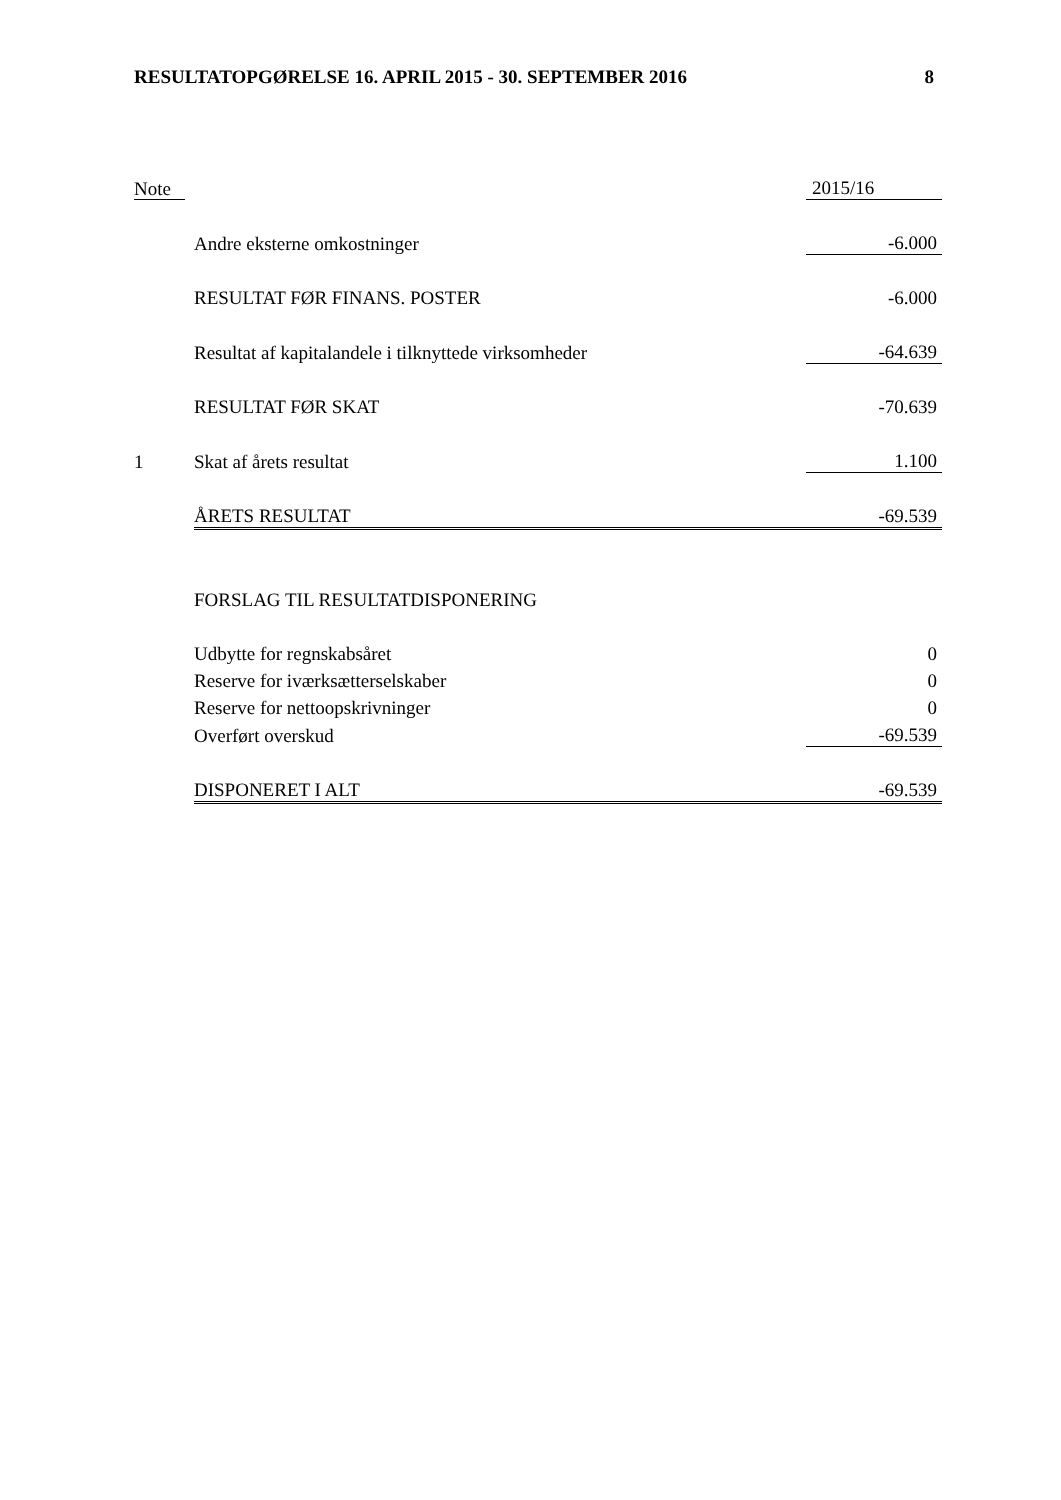RESULTATOPGØRELSE 16. APRIL 2015 - 30. SEPTEMBER 2016 8
| Note | | 2015/16 |
| | Andre eksterne omkostninger | -6.000 |
| | RESULTAT FØR FINANS. POSTER | -6.000 |
| | Resultat af kapitalandele i tilknyttede virksomheder | -64.639 |
| | RESULTAT FØR SKAT | -70.639 |
| 1 | Skat af årets resultat | 1.100 |
| | ÅRETS RESULTAT | -69.539 |
| | FORSLAG TIL RESULTATDISPONERING | |
| | Udbytte for regnskabsåret | 0 |
| | Reserve for iværksætterselskaber | 0 |
| | Reserve for nettoopskrivninger | 0 |
| | Overført overskud | -69.539 |
| | DISPONERET I ALT | -69.539 |